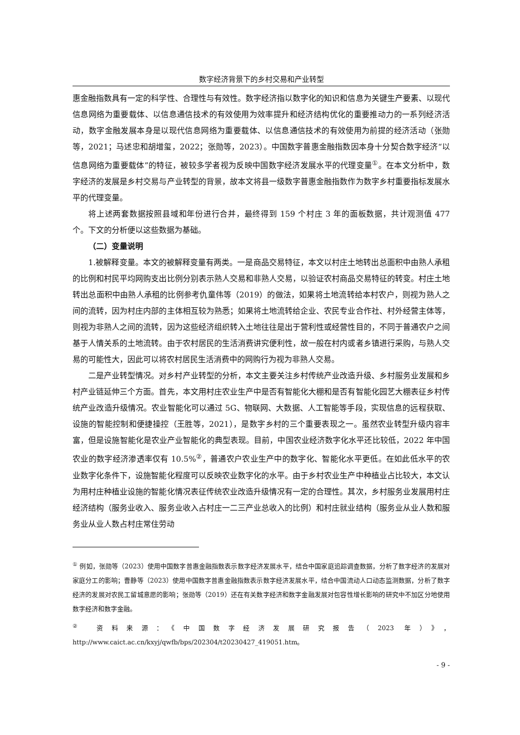数字经济背景下的乡村交易和产业转型
惠金融指数具有一定的科学性、合理性与有效性。数字经济指以数字化的知识和信息为关键生产要素、以现代信息网络为重要载体、以信息通信技术的有效使用为效率提升和经济结构优化的重要推动力的一系列经济活动，数字金融发展本身是以现代信息网络为重要载体、以信息通信技术的有效使用为前提的经济活动（张勋等，2021；马述忠和胡增玺，2022；张勋等，2023）。中国数字普惠金融指数因本身十分契合数字经济“以信息网络为重要载体”的特征，被较多学者视为反映中国数字经济发展水平的代理变量<sup>①</sup>。在本文分析中，数字经济的发展是乡村交易与产业转型的背景，故本文将县一级数字普惠金融指数作为数字乡村重要指标发展水平的代理变量。
将上述两套数据按照县域和年份进行合并，最终得到 159 个村庄 3 年的面板数据，共计观测值 477 个。下文的分析便以这些数据为基础。
（二）变量说明
1.被解释变量。本文的被解释变量有两类。一是商品交易特征，本文以村庄土地转出总面积中由熟人承租的比例和村民平均网购支出比例分别表示熟人交易和非熟人交易，以验证农村商品交易特征的转变。村庄土地转出总面积中由熟人承租的比例参考仇童伟等（2019）的做法，如果将土地流转给本村农户，则视为熟人之间的流转，因为村庄内部的主体相互较为熟悉；如果将土地流转给企业、农民专业合作社、村外经营主体等，则视为非熟人之间的流转，因为这些经济组织转入土地往往是出于营利性或经营性目的，不同于普通农户之间基于人情关系的土地流转。由于农村居民的生活消费讲究便利性，故一般在村内或者乡镇进行采购，与熟人交易的可能性大，因此可以将农村居民生活消费中的网购行为视为非熟人交易。
二是产业转型情况。对乡村产业转型的分析，本文主要关注乡村传统产业改造升级、乡村服务业发展和乡村产业链延伸三个方面。首先，本文用村庄农业生产中是否有智能化大棚和是否有智能化园艺大棚表征乡村传统产业改造升级情况。农业智能化可以通过 5G、物联网、大数据、人工智能等手段，实现信息的远程获取、设施的智能控制和便捷操控（王胜等，2021），是数字乡村的三个重要表现之一。虽然农业转型升级内容丰富，但是设施智能化是农业产业智能化的典型表现。目前，中国农业经济数字化水平还比较低，2022 年中国农业的数字经济渗透率仅有 10.5%<sup>②</sup>，普通农户农业生产中的数字化、智能化水平更低。在如此低水平的农业数字化条件下，设施智能化程度可以反映农业数字化的水平。由于乡村农业生产中种植业占比较大，本文认为用村庄种植业设施的智能化情况表征传统农业改造升级情况有一定的合理性。其次，乡村服务业发展用村庄经济结构（服务业收入、服务业收入占村庄一二三产业总收入的比例）和村庄就业结构（服务业从业人数和服务业从业人数占村庄常住劳动
<sup>①</sup> 例如，张勋等（2023）使用中国数字普惠金融指数表示数字经济发展水平，结合中国家庭追踪调查数据，分析了数字经济的发展对家庭分工的影响；曹静等（2023）使用中国数字普惠金融指数表示数字经济发展水平，结合中国流动人口动态监测数据，分析了数字经济的发展对农民工留城意愿的影响；张勋等（2019）还在有关数字经济和数字金融发展对包容性增长影响的研究中不加区分地使用数字经济和数字金融。
<sup>②</sup> 资料来源：《中国数字经济发展研究报告（2023 年）》，http://www.caict.ac.cn/kxyj/qwfb/bps/202304/t20230427_419051.htm。
- 9 -